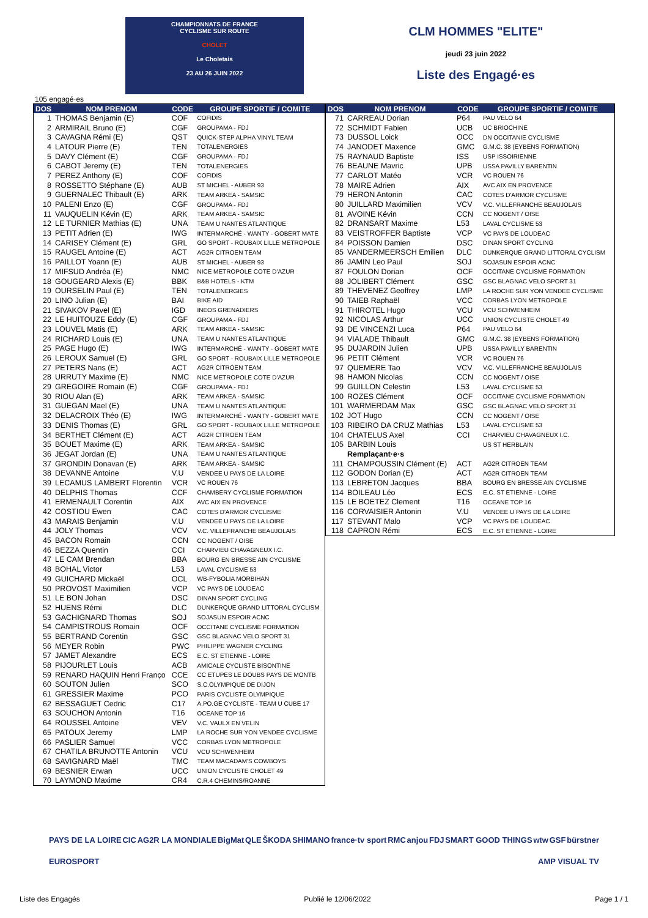CHAMPIONNATS DE FRANCE
CYCLISME SUR ROUTE
CHOLET
Le Choletais
23 AU 26 JUIN 2022
CLM HOMMES "ELITE"
jeudi 23 juin 2022
Liste des Engagé·es
105 engagé·es
| DOS | NOM PRENOM | CODE | GROUPE SPORTIF / COMITE |
| --- | --- | --- | --- |
| 1 | THOMAS Benjamin (E) | COF | COFIDIS |
| 2 | ARMIRAIL Bruno (E) | CGF | GROUPAMA - FDJ |
| 3 | CAVAGNA Rémi (E) | QST | QUICK-STEP ALPHA VINYL TEAM |
| 4 | LATOUR Pierre (E) | TEN | TOTALENERGIES |
| 5 | DAVY Clément (E) | CGF | GROUPAMA - FDJ |
| 6 | CABOT Jeremy (E) | TEN | TOTALENERGIES |
| 7 | PEREZ Anthony (E) | COF | COFIDIS |
| 8 | ROSSETTO Stéphane (E) | AUB | ST MICHEL - AUBER 93 |
| 9 | GUERNALEC Thibault (E) | ARK | TEAM ARKEA - SAMSIC |
| 10 | PALENI Enzo (E) | CGF | GROUPAMA - FDJ |
| 11 | VAUQUELIN Kévin (E) | ARK | TEAM ARKEA - SAMSIC |
| 12 | LE TURNIER Mathias (E) | UNA | TEAM U NANTES ATLANTIQUE |
| 13 | PETIT Adrien (E) | IWG | INTERMARCHÉ - WANTY - GOBERT MATE |
| 14 | CARISEY Clément (E) | GRL | GO SPORT - ROUBAIX LILLE METROPOLE |
| 15 | RAUGEL Antoine (E) | ACT | AG2R CITROEN TEAM |
| 16 | PAILLOT Yoann (E) | AUB | ST MICHEL - AUBER 93 |
| 17 | MIFSUD Andréa (E) | NMC | NICE METROPOLE COTE D'AZUR |
| 18 | GOUGEARD Alexis (E) | BBK | B&B HOTELS - KTM |
| 19 | OURSELIN Paul (E) | TEN | TOTALENERGIES |
| 20 | LINO Julian (E) | BAI | BIKE AID |
| 21 | SIVAKOV Pavel (E) | IGD | INEOS GRENADIERS |
| 22 | LE HUITOUZE Eddy (E) | CGF | GROUPAMA - FDJ |
| 23 | LOUVEL Matis (E) | ARK | TEAM ARKEA - SAMSIC |
| 24 | RICHARD Louis (E) | UNA | TEAM U NANTES ATLANTIQUE |
| 25 | PAGE Hugo (E) | IWG | INTERMARCHÉ - WANTY - GOBERT MATE |
| 26 | LEROUX Samuel (E) | GRL | GO SPORT - ROUBAIX LILLE METROPOLE |
| 27 | PETERS Nans (E) | ACT | AG2R CITROEN TEAM |
| 28 | URRUTY Maxime (E) | NMC | NICE METROPOLE COTE D'AZUR |
| 29 | GREGOIRE Romain (E) | CGF | GROUPAMA - FDJ |
| 30 | RIOU Alan (E) | ARK | TEAM ARKEA - SAMSIC |
| 31 | GUEGAN Mael (E) | UNA | TEAM U NANTES ATLANTIQUE |
| 32 | DELACROIX Théo (E) | IWG | INTERMARCHÉ - WANTY - GOBERT MATE |
| 33 | DENIS Thomas (E) | GRL | GO SPORT - ROUBAIX LILLE METROPOLE |
| 34 | BERTHET Clément (E) | ACT | AG2R CITROEN TEAM |
| 35 | BOUET Maxime (E) | ARK | TEAM ARKEA - SAMSIC |
| 36 | JEGAT Jordan (E) | UNA | TEAM U NANTES ATLANTIQUE |
| 37 | GRONDIN Donavan (E) | ARK | TEAM ARKEA - SAMSIC |
| 38 | DEVANNE Antoine | V.U | VENDEE U PAYS DE LA LOIRE |
| 39 | LECAMUS LAMBERT Florentin | VCR | VC ROUEN 76 |
| 40 | DELPHIS Thomas | CCF | CHAMBERY CYCLISME FORMATION |
| 41 | ERMENAULT Corentin | AIX | AVC AIX EN PROVENCE |
| 42 | COSTIOU Ewen | CAC | COTES D'ARMOR CYCLISME |
| 43 | MARAIS Benjamin | V.U | VENDEE U PAYS DE LA LOIRE |
| 44 | JOLY Thomas | VCV | V.C. VILLEFRANCHE BEAUJOLAIS |
| 45 | BACON Romain | CCN | CC NOGENT / OISE |
| 46 | BEZZA Quentin | CCI | CHARVIEU CHAVAGNEUX I.C. |
| 47 | LE CAM Brendan | BBA | BOURG EN BRESSE AIN CYCLISME |
| 48 | BOHAL Victor | L53 | LAVAL CYCLISME 53 |
| 49 | GUICHARD Mickaël | OCL | WB-FYBOLIA MORBIHAN |
| 50 | PROVOST Maximilien | VCP | VC PAYS DE LOUDEAC |
| 51 | LE BON Johan | DSC | DINAN SPORT CYCLING |
| 52 | HUENS Rémi | DLC | DUNKERQUE GRAND LITTORAL CYCLISM |
| 53 | GACHIGNARD Thomas | SOJ | SOJASUN ESPOIR ACNC |
| 54 | CAMPISTROUS Romain | OCF | OCCITANE CYCLISME FORMATION |
| 55 | BERTRAND Corentin | GSC | GSC BLAGNAC VELO SPORT 31 |
| 56 | MEYER Robin | PWC | PHILIPPE WAGNER CYCLING |
| 57 | JAMET Alexandre | ECS | E.C. ST ETIENNE - LOIRE |
| 58 | PIJOURLET Louis | ACB | AMICALE CYCLISTE BISONTINE |
| 59 | RENARD HAQUIN Henri Franço | CCE | CC ETUPES LE DOUBS PAYS DE MONTB |
| 60 | SOUTON Julien | SCO | S.C.OLYMPIQUE DE DIJON |
| 61 | GRESSIER Maxime | PCO | PARIS CYCLISTE OLYMPIQUE |
| 62 | BESSAGUET Cedric | C17 | A.PO.GE CYCLISTE - TEAM U CUBE 17 |
| 63 | SOUCHON Antonin | T16 | OCEANE TOP 16 |
| 64 | ROUSSEL Antoine | VEV | V.C. VAULX EN VELIN |
| 65 | PATOUX Jeremy | LMP | LA ROCHE SUR YON VENDEE CYCLISME |
| 66 | PASLIER Samuel | VCC | CORBAS LYON METROPOLE |
| 67 | CHATILA BRUNOTTE Antonin | VCU | VCU SCHWENHEIM |
| 68 | SAVIGNARD Maël | TMC | TEAM MACADAM'S COWBOYS |
| 69 | BESNIER Erwan | UCC | UNION CYCLISTE CHOLET 49 |
| 70 | LAYMOND Maxime | CR4 | C.R.4 CHEMINS/ROANNE |
| DOS | NOM PRENOM | CODE | GROUPE SPORTIF / COMITE |
| --- | --- | --- | --- |
| 71 | CARREAU Dorian | P64 | PAU VELO 64 |
| 72 | SCHMIDT Fabien | UCB | UC BRIOCHINE |
| 73 | DUSSOL Loick | OCC | DN OCCITANIE CYCLISME |
| 74 | JANODET Maxence | GMC | G.M.C. 38 (EYBENS FORMATION) |
| 75 | RAYNAUD Baptiste | ISS | USP ISSOIRIENNE |
| 76 | BEAUNE Mavric | UPB | USSA PAVILLY BARENTIN |
| 77 | CARLOT Matéo | VCR | VC ROUEN 76 |
| 78 | MAIRE Adrien | AIX | AVC AIX EN PROVENCE |
| 79 | HERON Antonin | CAC | COTES D'ARMOR CYCLISME |
| 80 | JUILLARD Maximilien | VCV | V.C. VILLEFRANCHE BEAUJOLAIS |
| 81 | AVOINE Kévin | CCN | CC NOGENT / OISE |
| 82 | DRANSART Maxime | L53 | LAVAL CYCLISME 53 |
| 83 | VEISTROFFER Baptiste | VCP | VC PAYS DE LOUDEAC |
| 84 | POISSON Damien | DSC | DINAN SPORT CYCLING |
| 85 | VANDERMEERSCH Emilien | DLC | DUNKERQUE GRAND LITTORAL CYCLISM |
| 86 | JAMIN Leo Paul | SOJ | SOJASUN ESPOIR ACNC |
| 87 | FOULON Dorian | OCF | OCCITANE CYCLISME FORMATION |
| 88 | JOLIBERT Clément | GSC | GSC BLAGNAC VELO SPORT 31 |
| 89 | THEVENEZ Geoffrey | LMP | LA ROCHE SUR YON VENDEE CYCLISME |
| 90 | TAIEB Raphaël | VCC | CORBAS LYON METROPOLE |
| 91 | THIROTEL Hugo | VCU | VCU SCHWENHEIM |
| 92 | NICOLAS Arthur | UCC | UNION CYCLISTE CHOLET 49 |
| 93 | DE VINCENZI Luca | P64 | PAU VELO 64 |
| 94 | VIALADE Thibault | GMC | G.M.C. 38 (EYBENS FORMATION) |
| 95 | DUJARDIN Julien | UPB | USSA PAVILLY BARENTIN |
| 96 | PETIT Clément | VCR | VC ROUEN 76 |
| 97 | QUEMERE Tao | VCV | V.C. VILLEFRANCHE BEAUJOLAIS |
| 98 | HAMON Nicolas | CCN | CC NOGENT / OISE |
| 99 | GUILLON Celestin | L53 | LAVAL CYCLISME 53 |
| 100 | ROZES Clément | OCF | OCCITANE CYCLISME FORMATION |
| 101 | WARMERDAM Max | GSC | GSC BLAGNAC VELO SPORT 31 |
| 102 | JOT Hugo | CCN | CC NOGENT / OISE |
| 103 | RIBEIRO DA CRUZ Mathias | L53 | LAVAL CYCLISME 53 |
| 104 | CHATELUS Axel | CCI | CHARVIEU CHAVAGNEUX I.C. |
| 105 | BARBIN Louis | | US ST HERBLAIN |
| | Remplaçant·e·s | | |
| 111 | CHAMPOUSSIN Clément (E) | ACT | AG2R CITROEN TEAM |
| 112 | GODON Dorian (E) | ACT | AG2R CITROEN TEAM |
| 113 | LEBRETON Jacques | BBA | BOURG EN BRESSE AIN CYCLISME |
| 114 | BOILEAU Léo | ECS | E.C. ST ETIENNE - LOIRE |
| 115 | LE BOETEZ Clement | T16 | OCEANE TOP 16 |
| 116 | CORVAISIER Antonin | V.U | VENDEE U PAYS DE LA LOIRE |
| 117 | STEVANT Malo | VCP | VC PAYS DE LOUDEAC |
| 118 | CAPRON Rémi | ECS | E.C. ST ETIENNE - LOIRE |
PAYS DE LA LOIRE CIC AG2R LA MONDIALE BigMat QLE ŠKODA SHIMANO france·tv sport RMC anjou FDJ SMART GOOD THINGS wtw GSF bürstner EUROSPORT AMP VISUAL TV
Liste des Engagés Publié le 12/06/2022 Page 1 / 1